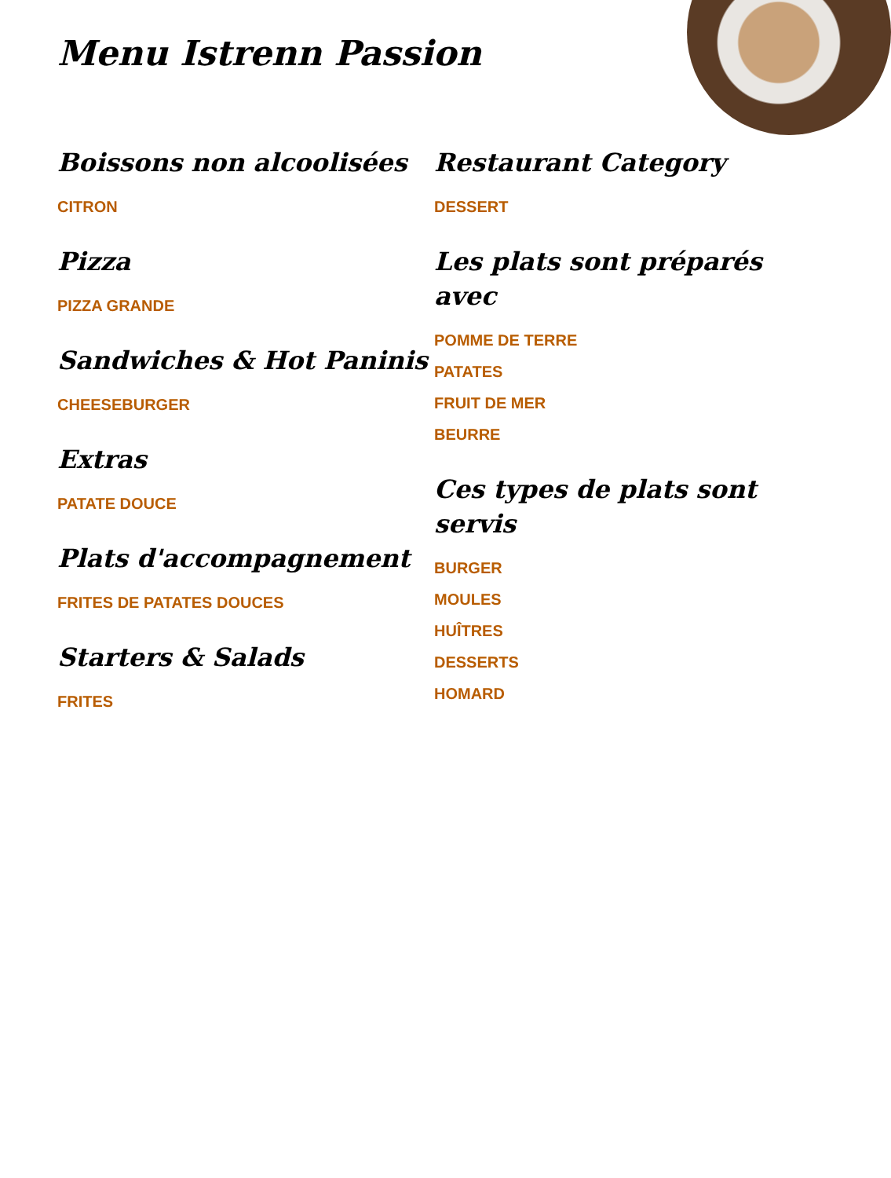Menu Istrenn Passion
Boissons non alcoolisées
CITRON
Pizza
PIZZA GRANDE
Sandwiches & Hot Paninis
CHEESEBURGER
Extras
PATATE DOUCE
Plats d'accompagnement
FRITES DE PATATES DOUCES
Starters & Salads
FRITES
Restaurant Category
DESSERT
Les plats sont préparés avec
POMME DE TERRE
PATATES
FRUIT DE MER
BEURRE
Ces types de plats sont servis
BURGER
MOULES
HUÎTRES
DESSERTS
HOMARD